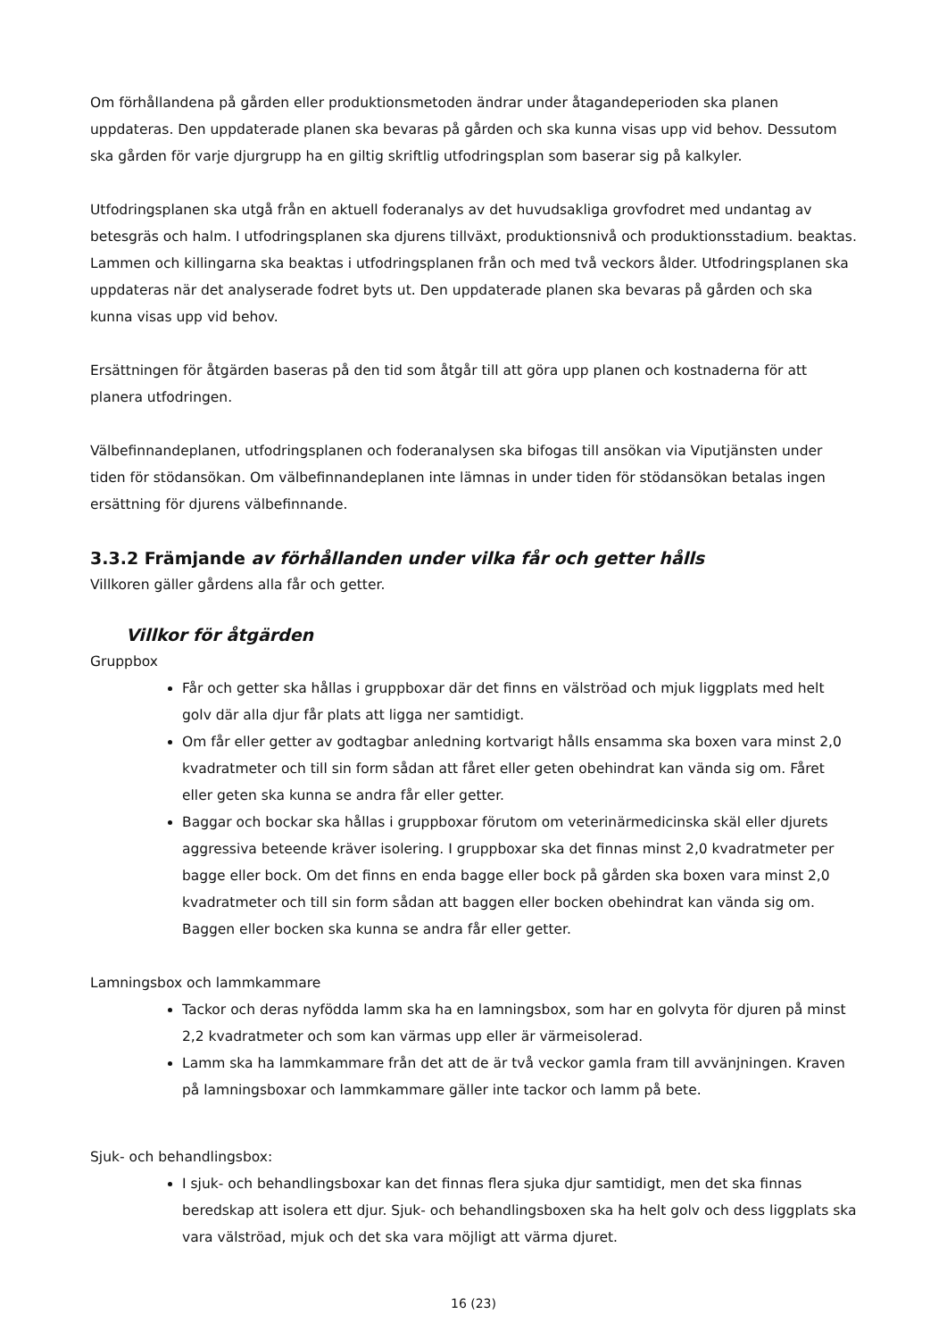Om förhållandena på gården eller produktionsmetoden ändrar under åtagandeperioden ska planen uppdateras. Den uppdaterade planen ska bevaras på gården och ska kunna visas upp vid behov. Dessutom ska gården för varje djurgrupp ha en giltig skriftlig utfodringsplan som baserar sig på kalkyler.
Utfodringsplanen ska utgå från en aktuell foderanalys av det huvudsakliga grovfodret med undantag av betesgräs och halm. I utfodringsplanen ska djurens tillväxt, produktionsnivå och produktionsstadium. beaktas. Lammen och killingarna ska beaktas i utfodringsplanen från och med två veckors ålder. Utfodringsplanen ska uppdateras när det analyserade fodret byts ut. Den uppdaterade planen ska bevaras på gården och ska kunna visas upp vid behov.
Ersättningen för åtgärden baseras på den tid som åtgår till att göra upp planen och kostnaderna för att planera utfodringen.
Välbefinnandeplanen, utfodringsplanen och foderanalysen ska bifogas till ansökan via Viputjänsten under tiden för stödansökan. Om välbefinnandeplanen inte lämnas in under tiden för stödansökan betalas ingen ersättning för djurens välbefinnande.
3.3.2 Främjande av förhållanden under vilka får och getter hålls
Villkoren gäller gårdens alla får och getter.
Villkor för åtgärden
Gruppbox
Får och getter ska hållas i gruppboxar där det finns en välströad och mjuk liggplats med helt golv där alla djur får plats att ligga ner samtidigt.
Om får eller getter av godtagbar anledning kortvarigt hålls ensamma ska boxen vara minst 2,0 kvadratmeter och till sin form sådan att fåret eller geten obehindrat kan vända sig om. Fåret eller geten ska kunna se andra får eller getter.
Baggar och bockar ska hållas i gruppboxar förutom om veterinärmedicinska skäl eller djurets aggressiva beteende kräver isolering. I gruppboxar ska det finnas minst 2,0 kvadratmeter per bagge eller bock. Om det finns en enda bagge eller bock på gården ska boxen vara minst 2,0 kvadratmeter och till sin form sådan att baggen eller bocken obehindrat kan vända sig om. Baggen eller bocken ska kunna se andra får eller getter.
Lamningsbox och lammkammare
Tackor och deras nyfödda lamm ska ha en lamningsbox, som har en golvyta för djuren på minst 2,2 kvadratmeter och som kan värmas upp eller är värmeisolerad.
Lamm ska ha lammkammare från det att de är två veckor gamla fram till avvänjningen. Kraven på lamningsboxar och lammkammare gäller inte tackor och lamm på bete.
Sjuk- och behandlingsbox:
I sjuk- och behandlingsboxar kan det finnas flera sjuka djur samtidigt, men det ska finnas beredskap att isolera ett djur. Sjuk- och behandlingsboxen ska ha helt golv och dess liggplats ska vara välströad, mjuk och det ska vara möjligt att värma djuret.
16 (23)